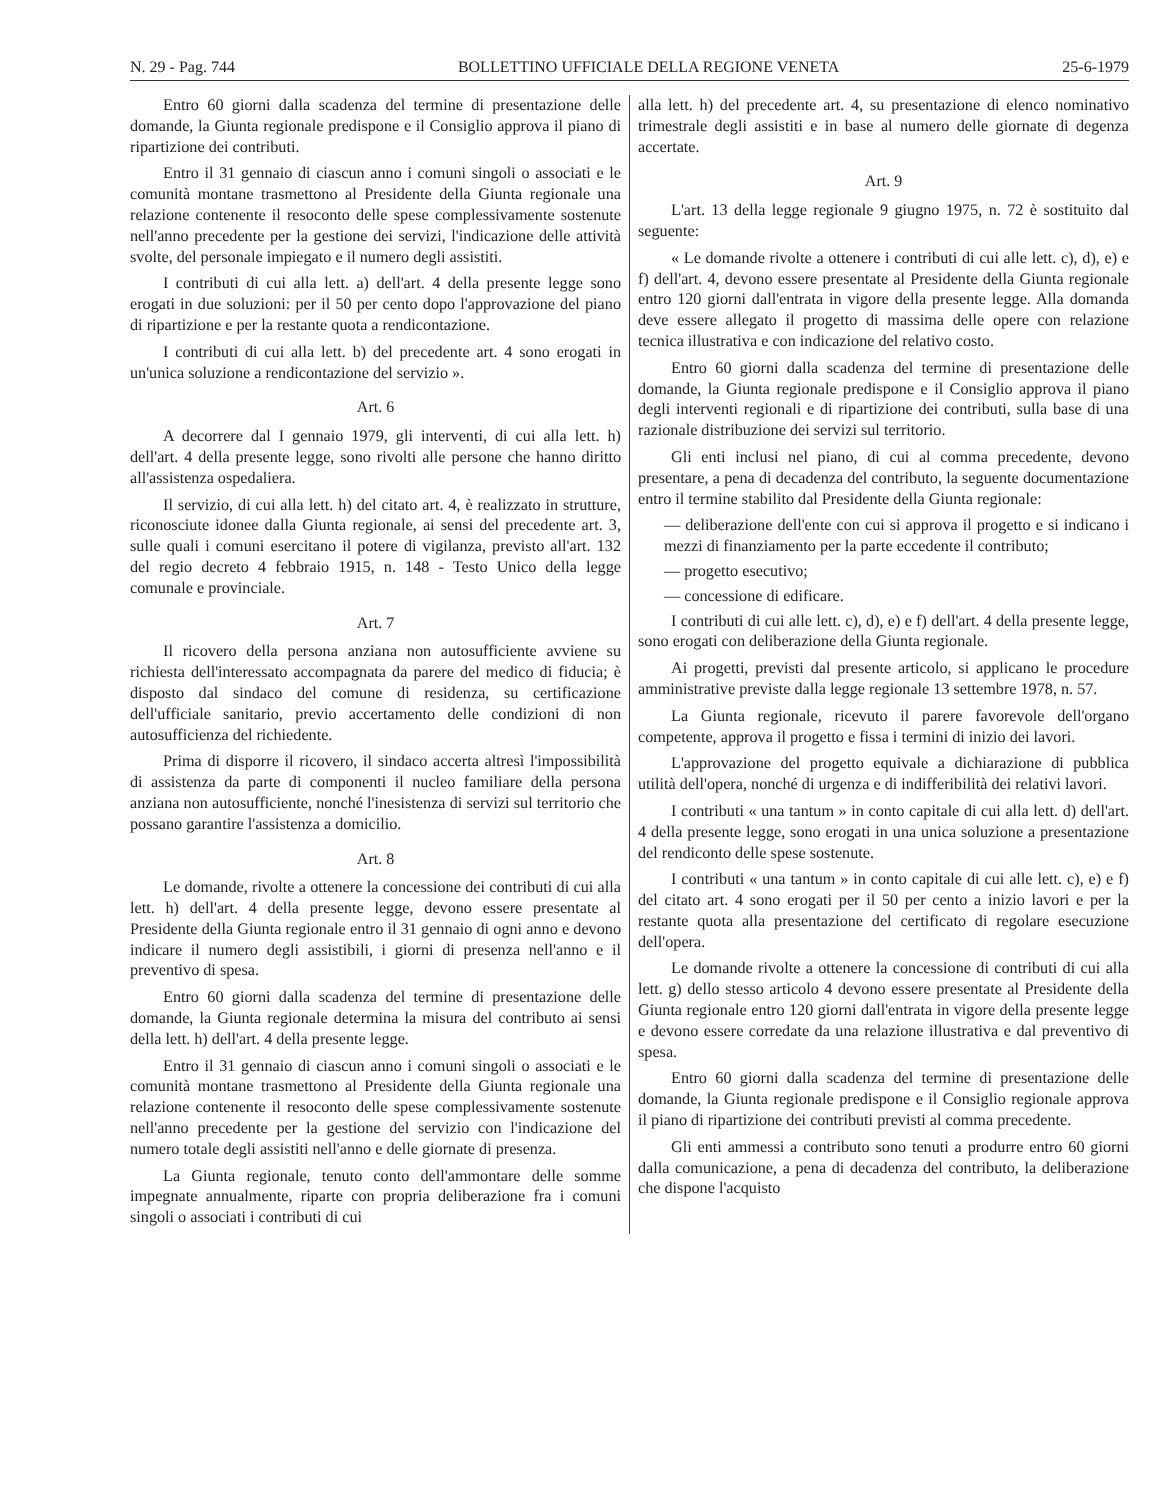N. 29 - Pag. 744 BOLLETTINO UFFICIALE DELLA REGIONE VENETA 25-6-1979
Entro 60 giorni dalla scadenza del termine di presentazione delle domande, la Giunta regionale predispone e il Consiglio approva il piano di ripartizione dei contributi.
Entro il 31 gennaio di ciascun anno i comuni singoli o associati e le comunità montane trasmettono al Presidente della Giunta regionale una relazione contenente il resoconto delle spese complessivamente sostenute nell'anno precedente per la gestione dei servizi, l'indicazione delle attività svolte, del personale impiegato e il numero degli assistiti.
I contributi di cui alla lett. a) dell'art. 4 della presente legge sono erogati in due soluzioni: per il 50 per cento dopo l'approvazione del piano di ripartizione e per la restante quota a rendicontazione.
I contributi di cui alla lett. b) del precedente art. 4 sono erogati in un'unica soluzione a rendicontazione del servizio ».
Art. 6
A decorrere dal I gennaio 1979, gli interventi, di cui alla lett. h) dell'art. 4 della presente legge, sono rivolti alle persone che hanno diritto all'assistenza ospedaliera.
Il servizio, di cui alla lett. h) del citato art. 4, è realizzato in strutture, riconosciute idonee dalla Giunta regionale, ai sensi del precedente art. 3, sulle quali i comuni esercitano il potere di vigilanza, previsto all'art. 132 del regio decreto 4 febbraio 1915, n. 148 - Testo Unico della legge comunale e provinciale.
Art. 7
Il ricovero della persona anziana non autosufficiente avviene su richiesta dell'interessato accompagnata da parere del medico di fiducia; è disposto dal sindaco del comune di residenza, su certificazione dell'ufficiale sanitario, previo accertamento delle condizioni di non autosufficienza del richiedente.
Prima di disporre il ricovero, il sindaco accerta altresì l'impossibilità di assistenza da parte di componenti il nucleo familiare della persona anziana non autosufficiente, nonché l'inesistenza di servizi sul territorio che possano garantire l'assistenza a domicilio.
Art. 8
Le domande, rivolte a ottenere la concessione dei contributi di cui alla lett. h) dell'art. 4 della presente legge, devono essere presentate al Presidente della Giunta regionale entro il 31 gennaio di ogni anno e devono indicare il numero degli assistibili, i giorni di presenza nell'anno e il preventivo di spesa.
Entro 60 giorni dalla scadenza del termine di presentazione delle domande, la Giunta regionale determina la misura del contributo ai sensi della lett. h) dell'art. 4 della presente legge.
Entro il 31 gennaio di ciascun anno i comuni singoli o associati e le comunità montane trasmettono al Presidente della Giunta regionale una relazione contenente il resoconto delle spese complessivamente sostenute nell'anno precedente per la gestione del servizio con l'indicazione del numero totale degli assistiti nell'anno e delle giornate di presenza.
La Giunta regionale, tenuto conto dell'ammontare delle somme impegnate annualmente, riparte con propria deliberazione fra i comuni singoli o associati i contributi di cui
alla lett. h) del precedente art. 4, su presentazione di elenco nominativo trimestrale degli assistiti e in base al numero delle giornate di degenza accertate.
Art. 9
L'art. 13 della legge regionale 9 giugno 1975, n. 72 è sostituito dal seguente:
« Le domande rivolte a ottenere i contributi di cui alle lett. c), d), e) e f) dell'art. 4, devono essere presentate al Presidente della Giunta regionale entro 120 giorni dall'entrata in vigore della presente legge. Alla domanda deve essere allegato il progetto di massima delle opere con relazione tecnica illustrativa e con indicazione del relativo costo.
Entro 60 giorni dalla scadenza del termine di presentazione delle domande, la Giunta regionale predispone e il Consiglio approva il piano degli interventi regionali e di ripartizione dei contributi, sulla base di una razionale distribuzione dei servizi sul territorio.
Gli enti inclusi nel piano, di cui al comma precedente, devono presentare, a pena di decadenza del contributo, la seguente documentazione entro il termine stabilito dal Presidente della Giunta regionale:
— deliberazione dell'ente con cui si approva il progetto e si indicano i mezzi di finanziamento per la parte eccedente il contributo;
— progetto esecutivo;
— concessione di edificare.
I contributi di cui alle lett. c), d), e) e f) dell'art. 4 della presente legge, sono erogati con deliberazione della Giunta regionale.
Ai progetti, previsti dal presente articolo, si applicano le procedure amministrative previste dalla legge regionale 13 settembre 1978, n. 57.
La Giunta regionale, ricevuto il parere favorevole dell'organo competente, approva il progetto e fissa i termini di inizio dei lavori.
L'approvazione del progetto equivale a dichiarazione di pubblica utilità dell'opera, nonché di urgenza e di indifferibilità dei relativi lavori.
I contributi « una tantum » in conto capitale di cui alla lett. d) dell'art. 4 della presente legge, sono erogati in una unica soluzione a presentazione del rendiconto delle spese sostenute.
I contributi « una tantum » in conto capitale di cui alle lett. c), e) e f) del citato art. 4 sono erogati per il 50 per cento a inizio lavori e per la restante quota alla presentazione del certificato di regolare esecuzione dell'opera.
Le domande rivolte a ottenere la concessione di contributi di cui alla lett. g) dello stesso articolo 4 devono essere presentate al Presidente della Giunta regionale entro 120 giorni dall'entrata in vigore della presente legge e devono essere corredate da una relazione illustrativa e dal preventivo di spesa.
Entro 60 giorni dalla scadenza del termine di presentazione delle domande, la Giunta regionale predispone e il Consiglio regionale approva il piano di ripartizione dei contributi previsti al comma precedente.
Gli enti ammessi a contributo sono tenuti a produrre entro 60 giorni dalla comunicazione, a pena di decadenza del contributo, la deliberazione che dispone l'acquisto